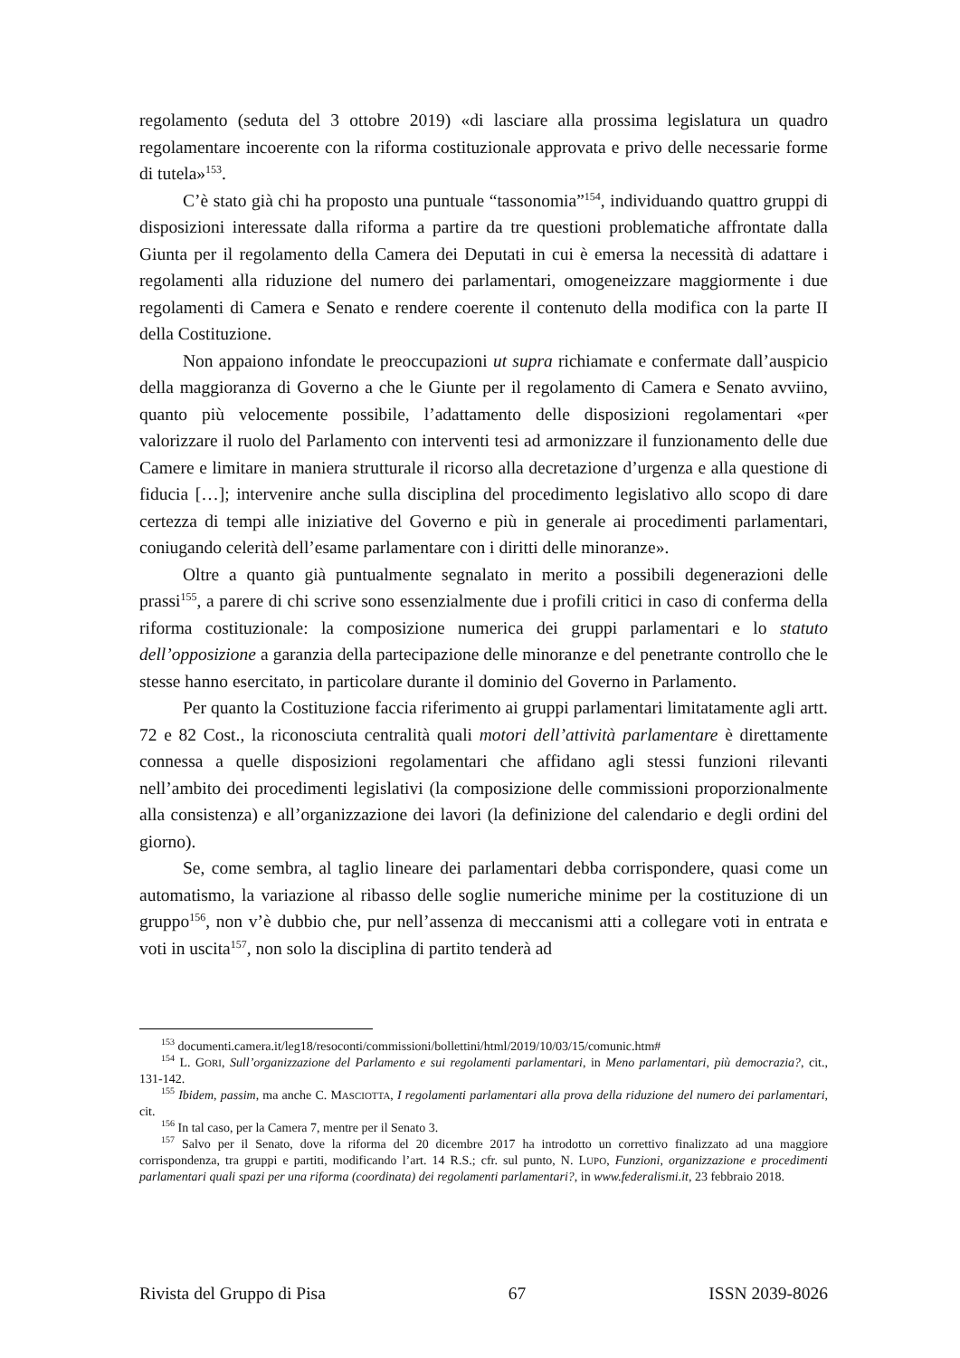regolamento (seduta del 3 ottobre 2019) «di lasciare alla prossima legislatura un quadro regolamentare incoerente con la riforma costituzionale approvata e privo delle necessarie forme di tutela»<sup>153</sup>.
C’è stato già chi ha proposto una puntuale “tassonomia”<sup>154</sup>, individuando quattro gruppi di disposizioni interessate dalla riforma a partire da tre questioni problematiche affrontate dalla Giunta per il regolamento della Camera dei Deputati in cui è emersa la necessità di adattare i regolamenti alla riduzione del numero dei parlamentari, omogeneizzare maggiormente i due regolamenti di Camera e Senato e rendere coerente il contenuto della modifica con la parte II della Costituzione.
Non appaiono infondate le preoccupazioni ut supra richiamate e confermate dall’auspicio della maggioranza di Governo a che le Giunte per il regolamento di Camera e Senato avviino, quanto più velocemente possibile, l’adattamento delle disposizioni regolamentari «per valorizzare il ruolo del Parlamento con interventi tesi ad armonizzare il funzionamento delle due Camere e limitare in maniera strutturale il ricorso alla decretazione d’urgenza e alla questione di fiducia […]; intervenire anche sulla disciplina del procedimento legislativo allo scopo di dare certezza di tempi alle iniziative del Governo e più in generale ai procedimenti parlamentari, coniugando celerità dell’esame parlamentare con i diritti delle minoranze».
Oltre a quanto già puntualmente segnalato in merito a possibili degenerazioni delle prassi<sup>155</sup>, a parere di chi scrive sono essenzialmente due i profili critici in caso di conferma della riforma costituzionale: la composizione numerica dei gruppi parlamentari e lo statuto dell’opposizione a garanzia della partecipazione delle minoranze e del penetrante controllo che le stesse hanno esercitato, in particolare durante il dominio del Governo in Parlamento.
Per quanto la Costituzione faccia riferimento ai gruppi parlamentari limitatamente agli artt. 72 e 82 Cost., la riconosciuta centralità quali motori dell’attività parlamentare è direttamente connessa a quelle disposizioni regolamentari che affidano agli stessi funzioni rilevanti nell’ambito dei procedimenti legislativi (la composizione delle commissioni proporzionalmente alla consistenza) e all’organizzazione dei lavori (la definizione del calendario e degli ordini del giorno).
Se, come sembra, al taglio lineare dei parlamentari debba corrispondere, quasi come un automatismo, la variazione al ribasso delle soglie numeriche minime per la costituzione di un gruppo<sup>156</sup>, non v’è dubbio che, pur nell’assenza di meccanismi atti a collegare voti in entrata e voti in uscita<sup>157</sup>, non solo la disciplina di partito tenderà ad
<sup>153</sup> documenti.camera.it/leg18/resoconti/commissioni/bollettini/html/2019/10/03/15/comunic.htm#
<sup>154</sup> L. GORI, Sull’organizzazione del Parlamento e sui regolamenti parlamentari, in Meno parlamentari, più democrazia?, cit., 131-142.
<sup>155</sup> Ibidem, passim, ma anche C. MASCIOTTA, I regolamenti parlamentari alla prova della riduzione del numero dei parlamentari, cit.
<sup>156</sup> In tal caso, per la Camera 7, mentre per il Senato 3.
<sup>157</sup> Salvo per il Senato, dove la riforma del 20 dicembre 2017 ha introdotto un correttivo finalizzato ad una maggiore corrispondenza, tra gruppi e partiti, modificando l’art. 14 R.S.; cfr. sul punto, N. LUPO, Funzioni, organizzazione e procedimenti parlamentari quali spazi per una riforma (coordinata) dei regolamenti parlamentari?, in www.federalismi.it, 23 febbraio 2018.
Rivista del Gruppo di Pisa 67 ISSN 2039-8026